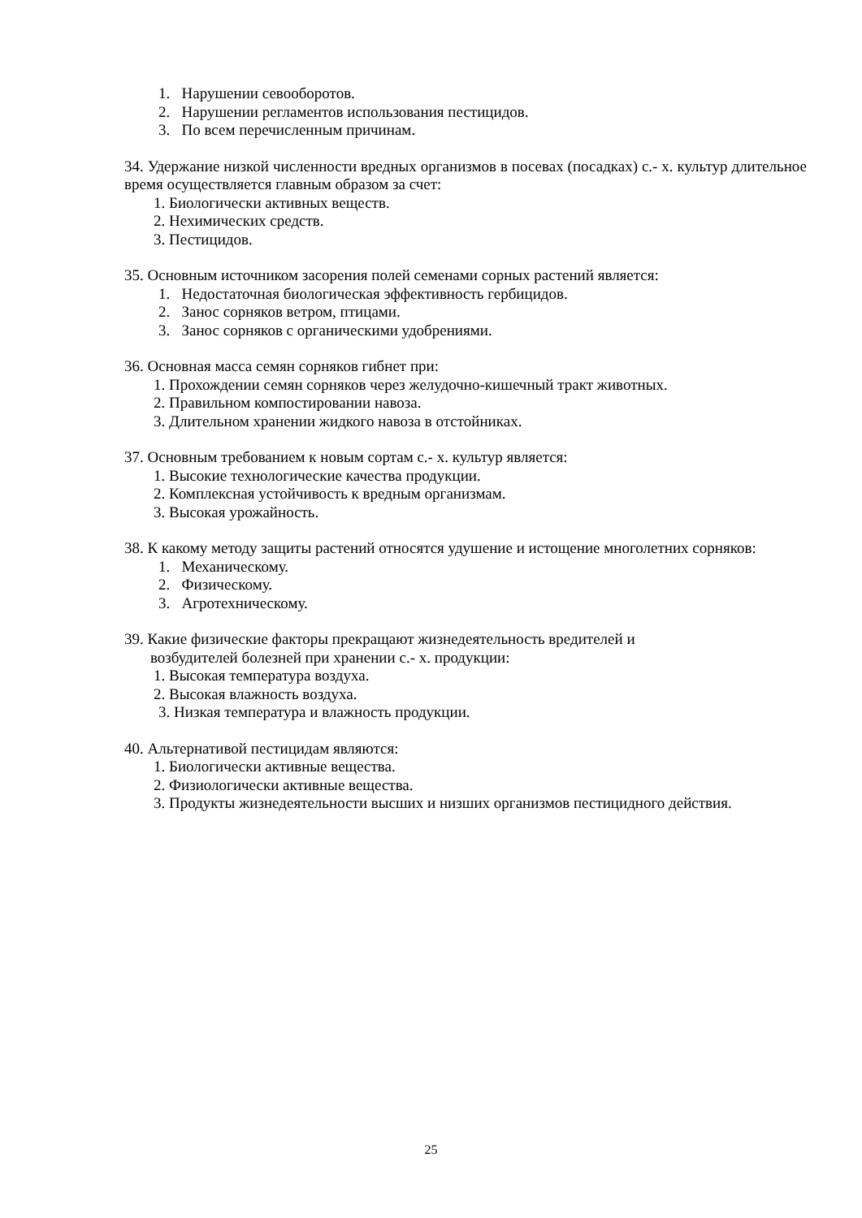1. Нарушении севооборотов.
2. Нарушении регламентов использования пестицидов.
3. По всем перечисленным причинам.
34. Удержание низкой численности вредных организмов в посевах (посадках) с.- х. культур длительное время осуществляется главным образом за счет:
1. Биологически активных веществ.
2. Нехимических средств.
3. Пестицидов.
35. Основным источником засорения полей семенами сорных растений является:
1. Недостаточная биологическая эффективность гербицидов.
2. Занос сорняков ветром, птицами.
3. Занос сорняков с органическими удобрениями.
36. Основная масса семян сорняков гибнет при:
1. Прохождении семян сорняков через желудочно-кишечный тракт животных.
2. Правильном компостировании навоза.
3. Длительном хранении жидкого навоза в отстойниках.
37. Основным требованием к новым сортам с.- х. культур является:
1. Высокие технологические качества продукции.
2. Комплексная устойчивость к вредным организмам.
3. Высокая урожайность.
38. К какому методу защиты растений относятся удушение и истощение многолетних сорняков:
1. Механическому.
2. Физическому.
3. Агротехническому.
39. Какие физические факторы прекращают жизнедеятельность вредителей и
возбудителей болезней при хранении с.- х. продукции:
1. Высокая температура воздуха.
2. Высокая влажность воздуха.
3. Низкая температура и влажность продукции.
40. Альтернативой пестицидам являются:
1. Биологически активные вещества.
2. Физиологически активные вещества.
3. Продукты жизнедеятельности высших и низших организмов пестицидного действия.
25